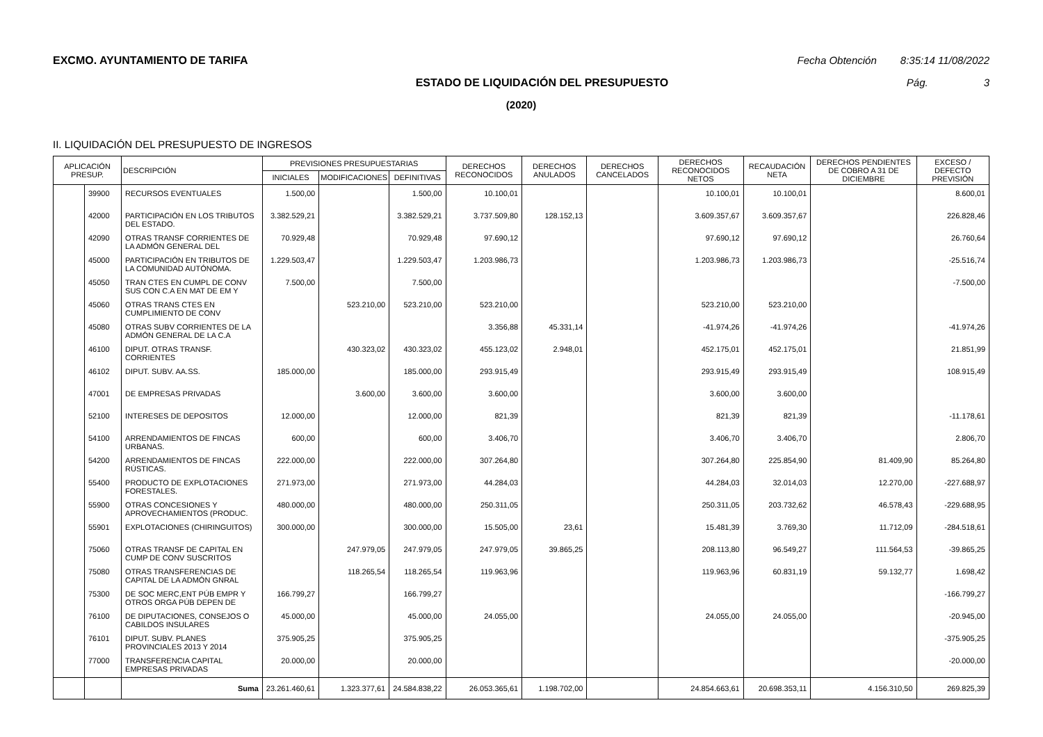EXCMO. AYUNTAMIENTO DE TARIFA Fecha Obtención 8:35:14 11/08/2022
ESTADO DE LIQUIDACIÓN DEL PRESUPUESTO
Pág. 3
(2020)
II. LIQUIDACIÓN DEL PRESUPUESTO DE INGRESOS
| APLICACIÓN PRESUP. | | DESCRIPCIÓN | PREVISIONES PRESUPUESTARIAS | | | DERECHOS RECONOCIDOS | DERECHOS ANULADOS | DERECHOS CANCELADOS | DERECHOS RECONOCIDOS NETOS | RECAUDACIÓN NETA | DERECHOS PENDIENTES DE COBRO A 31 DE DICIEMBRE | EXCESO / DEFECTO PREVISIÓN |
| --- | --- | --- | --- | --- | --- | --- | --- | --- | --- | --- | --- | --- |
| | | | INICIALES | MODIFICACIONES | DEFINITIVAS | | | | | | | |
| | 39900 | RECURSOS EVENTUALES | 1.500,00 | | 1.500,00 | 10.100,01 | | | 10.100,01 | 10.100,01 | | 8.600,01 |
| | 42000 | PARTICIPACIÓN EN LOS TRIBUTOS DEL ESTADO. | 3.382.529,21 | | 3.382.529,21 | 3.737.509,80 | 128.152,13 | | 3.609.357,67 | 3.609.357,67 | | 226.828,46 |
| | 42090 | OTRAS TRANSF CORRIENTES DE LA ADMÓN GENERAL DEL | 70.929,48 | | 70.929,48 | 97.690,12 | | | 97.690,12 | 97.690,12 | | 26.760,64 |
| | 45000 | PARTICIPACIÓN EN TRIBUTOS DE LA COMUNIDAD AUTÓNOMA. | 1.229.503,47 | | 1.229.503,47 | 1.203.986,73 | | | 1.203.986,73 | 1.203.986,73 | | -25.516,74 |
| | 45050 | TRAN CTES EN CUMPL DE CONV SUS CON C.A EN MAT DE EM Y | 7.500,00 | | 7.500,00 | | | | | | | -7.500,00 |
| | 45060 | OTRAS TRANS CTES EN CUMPLIMIENTO DE CONV | | 523.210,00 | 523.210,00 | 523.210,00 | | | 523.210,00 | 523.210,00 | | |
| | 45080 | OTRAS SUBV CORRIENTES DE LA ADMÓN GENERAL DE LA C.A | | | | 3.356,88 | 45.331,14 | | -41.974,26 | -41.974,26 | | -41.974,26 |
| | 46100 | DIPUT. OTRAS TRANSF. CORRIENTES | | 430.323,02 | 430.323,02 | 455.123,02 | 2.948,01 | | 452.175,01 | 452.175,01 | | 21.851,99 |
| | 46102 | DIPUT. SUBV. AA.SS. | 185.000,00 | | 185.000,00 | 293.915,49 | | | 293.915,49 | 293.915,49 | | 108.915,49 |
| | 47001 | DE EMPRESAS PRIVADAS | | 3.600,00 | 3.600,00 | 3.600,00 | | | 3.600,00 | 3.600,00 | | |
| | 52100 | INTERESES DE DEPOSITOS | 12.000,00 | | 12.000,00 | 821,39 | | | 821,39 | 821,39 | | -11.178,61 |
| | 54100 | ARRENDAMIENTOS DE FINCAS URBANAS. | 600,00 | | 600,00 | 3.406,70 | | | 3.406,70 | 3.406,70 | | 2.806,70 |
| | 54200 | ARRENDAMIENTOS DE FINCAS RÚSTICAS. | 222.000,00 | | 222.000,00 | 307.264,80 | | | 307.264,80 | 225.854,90 | 81.409,90 | 85.264,80 |
| | 55400 | PRODUCTO DE EXPLOTACIONES FORESTALES. | 271.973,00 | | 271.973,00 | 44.284,03 | | | 44.284,03 | 32.014,03 | 12.270,00 | -227.688,97 |
| | 55900 | OTRAS CONCESIONES Y APROVECHAMIENTOS (PRODUC. | 480.000,00 | | 480.000,00 | 250.311,05 | | | 250.311,05 | 203.732,62 | 46.578,43 | -229.688,95 |
| | 55901 | EXPLOTACIONES (CHIRINGUITOS) | 300.000,00 | | 300.000,00 | 15.505,00 | 23,61 | | 15.481,39 | 3.769,30 | 11.712,09 | -284.518,61 |
| | 75060 | OTRAS TRANSF DE CAPITAL EN CUMP DE CONV SUSCRITOS | | 247.979,05 | 247.979,05 | 247.979,05 | 39.865,25 | | 208.113,80 | 96.549,27 | 111.564,53 | -39.865,25 |
| | 75080 | OTRAS TRANSFERENCIAS DE CAPITAL DE LA ADMÓN GNRAL | | 118.265,54 | 118.265,54 | 119.963,96 | | | 119.963,96 | 60.831,19 | 59.132,77 | 1.698,42 |
| | 75300 | DE SOC MERC,ENT PÚB EMPR Y OTROS ORGA PÚB DEPEN DE | 166.799,27 | | 166.799,27 | | | | | | | -166.799,27 |
| | 76100 | DE DIPUTACIONES, CONSEJOS O CABILDOS INSULARES | 45.000,00 | | 45.000,00 | 24.055,00 | | | 24.055,00 | 24.055,00 | | -20.945,00 |
| | 76101 | DIPUT. SUBV. PLANES PROVINCIALES 2013 Y 2014 | 375.905,25 | | 375.905,25 | | | | | | | -375.905,25 |
| | 77000 | TRANSFERENCIA CAPITAL EMPRESAS PRIVADAS | 20.000,00 | | 20.000,00 | | | | | | | -20.000,00 |
| | | Suma | 23.261.460,61 | 1.323.377,61 | 24.584.838,22 | 26.053.365,61 | 1.198.702,00 | | 24.854.663,61 | 20.698.353,11 | 4.156.310,50 | 269.825,39 |